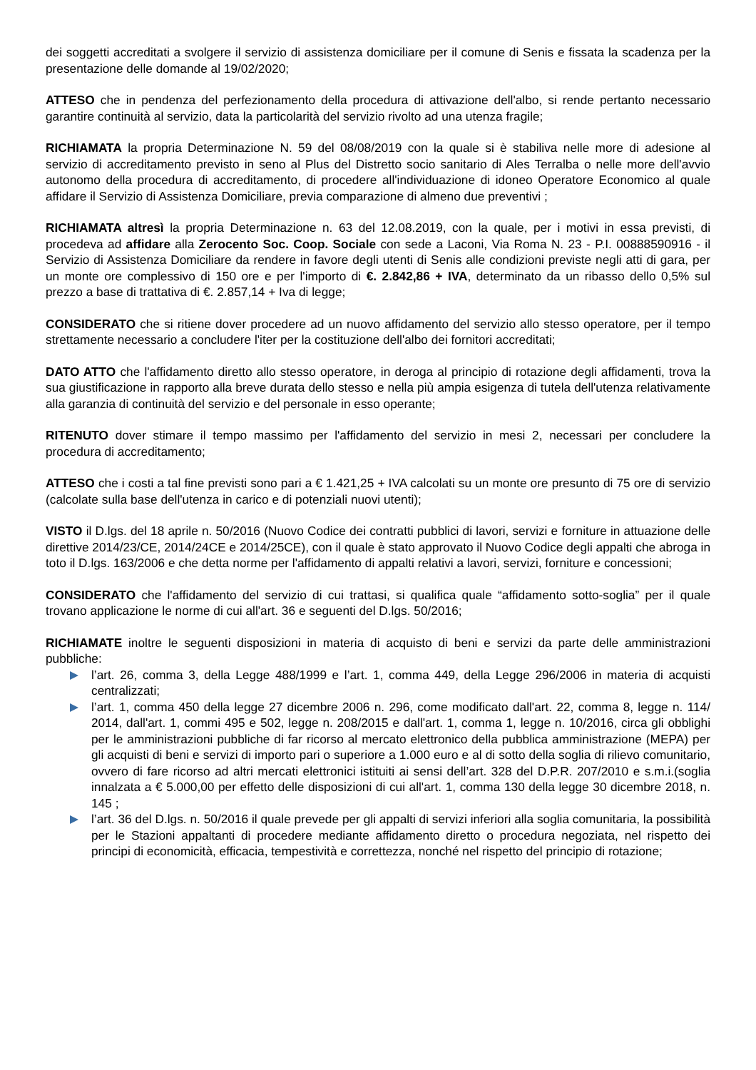dei soggetti accreditati a svolgere il servizio di assistenza domiciliare per il comune di Senis e fissata la scadenza per la presentazione delle domande al 19/02/2020;
ATTESO che in pendenza del perfezionamento della procedura di attivazione dell'albo, si rende pertanto necessario garantire continuità al servizio, data la particolarità del servizio rivolto ad una utenza fragile;
RICHIAMATA la propria Determinazione N. 59 del 08/08/2019 con la quale si è stabiliva nelle more di adesione al servizio di accreditamento previsto in seno al Plus del Distretto socio sanitario di Ales Terralba o nelle more dell'avvio autonomo della procedura di accreditamento, di procedere all'individuazione di idoneo Operatore Economico al quale affidare il Servizio di Assistenza Domiciliare, previa comparazione di almeno due preventivi ;
RICHIAMATA altresì la propria Determinazione n. 63 del 12.08.2019, con la quale, per i motivi in essa previsti, di procedeva ad affidare alla Zerocento Soc. Coop. Sociale con sede a Laconi, Via Roma N. 23 - P.I. 00888590916 - il Servizio di Assistenza Domiciliare da rendere in favore degli utenti di Senis alle condizioni previste negli atti di gara, per un monte ore complessivo di 150 ore e per l'importo di €. 2.842,86 + IVA, determinato da un ribasso dello 0,5% sul prezzo a base di trattativa di €. 2.857,14 + Iva di legge;
CONSIDERATO che si ritiene dover procedere ad un nuovo affidamento del servizio allo stesso operatore, per il tempo strettamente necessario a concludere l'iter per la costituzione dell'albo dei fornitori accreditati;
DATO ATTO che l'affidamento diretto allo stesso operatore, in deroga al principio di rotazione degli affidamenti, trova la sua giustificazione in rapporto alla breve durata dello stesso e nella più ampia esigenza di tutela dell'utenza relativamente alla garanzia di continuità del servizio e del personale in esso operante;
RITENUTO dover stimare il tempo massimo per l'affidamento del servizio in mesi 2, necessari per concludere la procedura di accreditamento;
ATTESO che i costi a tal fine previsti sono pari a € 1.421,25 + IVA calcolati su un monte ore presunto di 75 ore di servizio (calcolate sulla base dell'utenza in carico e di potenziali nuovi utenti);
VISTO il D.lgs. del 18 aprile n. 50/2016 (Nuovo Codice dei contratti pubblici di lavori, servizi e forniture in attuazione delle direttive 2014/23/CE, 2014/24CE e 2014/25CE), con il quale è stato approvato il Nuovo Codice degli appalti che abroga in toto il D.lgs. 163/2006 e che detta norme per l'affidamento di appalti relativi a lavori, servizi, forniture e concessioni;
CONSIDERATO che l'affidamento del servizio di cui trattasi, si qualifica quale “affidamento sotto-soglia” per il quale trovano applicazione le norme di cui all'art. 36 e seguenti del D.lgs. 50/2016;
RICHIAMATE inoltre le seguenti disposizioni in materia di acquisto di beni e servizi da parte delle amministrazioni pubbliche:
l’art. 26, comma 3, della Legge 488/1999 e l’art. 1, comma 449, della Legge 296/2006 in materia di acquisti centralizzati;
l’art. 1, comma 450 della legge 27 dicembre 2006 n. 296, come modificato dall'art. 22, comma 8, legge n. 114/ 2014, dall'art. 1, commi 495 e 502, legge n. 208/2015 e dall'art. 1, comma 1, legge n. 10/2016, circa gli obblighi per le amministrazioni pubbliche di far ricorso al mercato elettronico della pubblica amministrazione (MEPA) per gli acquisti di beni e servizi di importo pari o superiore a 1.000 euro e al di sotto della soglia di rilievo comunitario, ovvero di fare ricorso ad altri mercati elettronici istituiti ai sensi dell’art. 328 del D.P.R. 207/2010 e s.m.i.(soglia innalzata a € 5.000,00 per effetto delle disposizioni di cui all'art. 1, comma 130 della legge 30 dicembre 2018, n. 145 ;
l’art. 36 del D.lgs. n. 50/2016 il quale prevede per gli appalti di servizi inferiori alla soglia comunitaria, la possibilità per le Stazioni appaltanti di procedere mediante affidamento diretto o procedura negoziata, nel rispetto dei principi di economicità, efficacia, tempestività e correttezza, nonché nel rispetto del principio di rotazione;